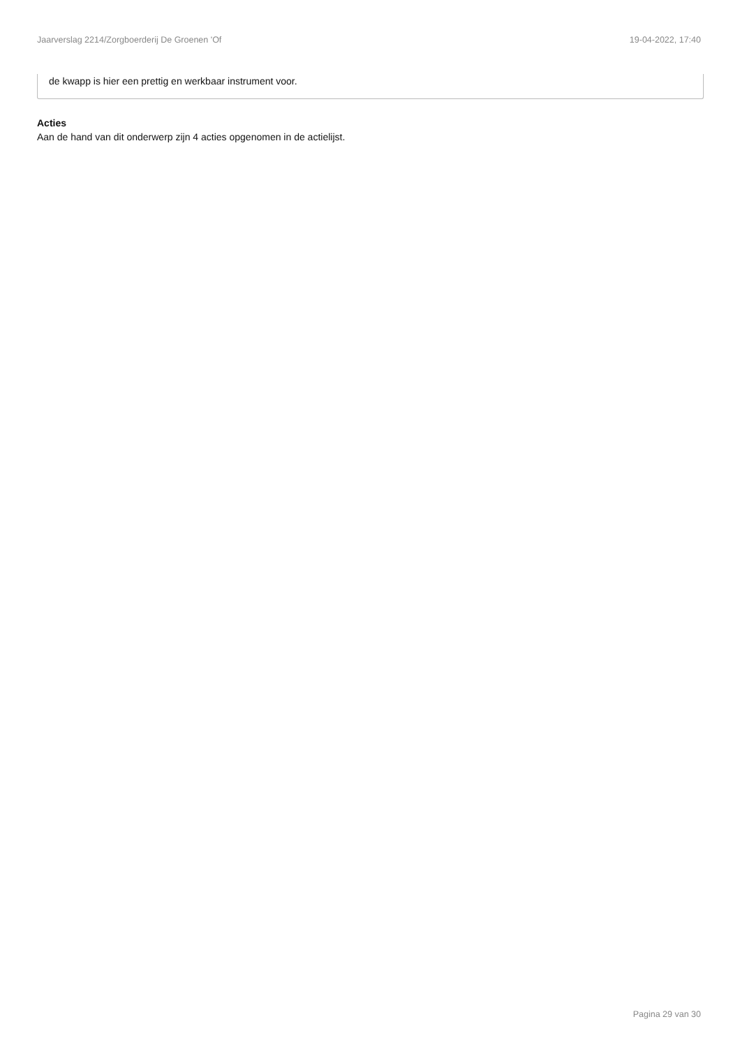Jaarverslag 2214/Zorgboerderij De Groenen 'Of 19-04-2022, 17:40
de kwapp is hier een prettig en werkbaar instrument voor.
Acties
Aan de hand van dit onderwerp zijn 4 acties opgenomen in de actielijst.
Pagina 29 van 30